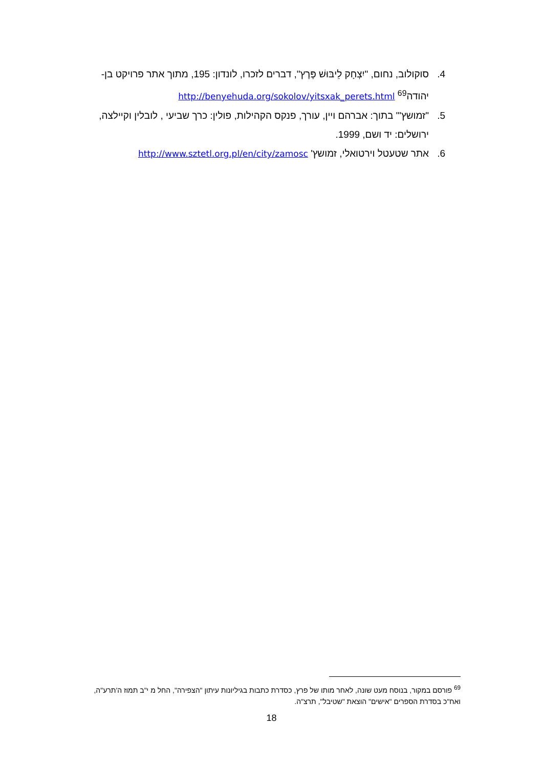4. סוקולוב, נחום, "יִצְחָק לֵיבּוּשׁ פֶּרֶץ", דברים לזכרו, לונדון: 195, מתוך אתר פרויקט בן-יהודה<sup>69</sup> http://benyehuda.org/sokolov/yitsxak_perets.html
5. "זמושץ'" בתוך: אברהם ויין, עורך, פנקס הקהילות, פולין: כרך שביעי , לובלין וקיילצה, ירושלים: יד ושם, 1999.
6. אתר שטעטל וירטואלי, זמושץ' http://www.sztetl.org.pl/en/city/zamosc
<sup>69</sup> פורסם במקור, בנוסח מעט שונה, לאחר מותו של פרץ, כסדרת כתבות בגיליונות עיתון "הצפירה", החל מ י"ב תמוז ה'תרע"ה, ואח"כ בסדרת הספרים "אישים" הוצאת "שטיבל", תרצ"ה.
18